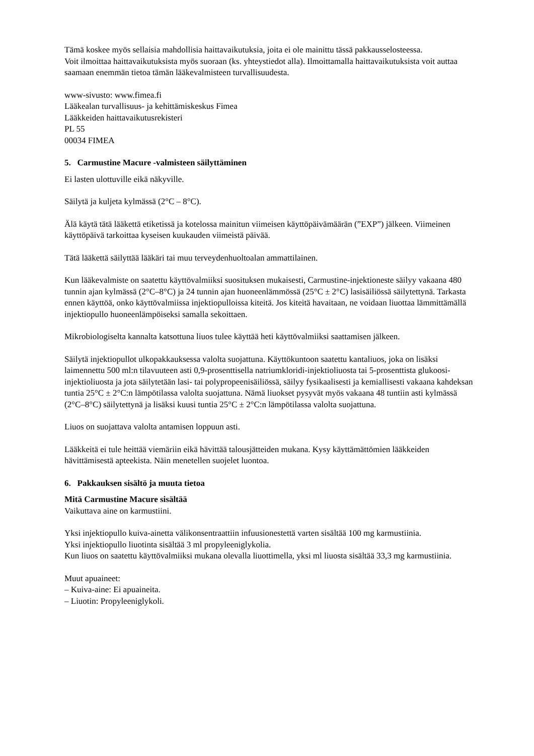Tämä koskee myös sellaisia mahdollisia haittavaikutuksia, joita ei ole mainittu tässä pakkausselosteessa.
Voit ilmoittaa haittavaikutuksista myös suoraan (ks. yhteystiedot alla). Ilmoittamalla haittavaikutuksista voit auttaa saamaan enemmän tietoa tämän lääkevalmisteen turvallisuudesta.
www-sivusto: www.fimea.fi
Lääkealan turvallisuus- ja kehittämiskeskus Fimea
Lääkkeiden haittavaikutusrekisteri
PL 55
00034 FIMEA
5. Carmustine Macure -valmisteen säilyttäminen
Ei lasten ulottuville eikä näkyville.
Säilytä ja kuljeta kylmässä (2°C – 8°C).
Älä käytä tätä lääkettä etiketissä ja kotelossa mainitun viimeisen käyttöpäivämäärän (”EXP”) jälkeen. Viimeinen käyttöpäivä tarkoittaa kyseisen kuukauden viimeistä päivää.
Tätä lääkettä säilyttää lääkäri tai muu terveydenhuoltoalan ammattilainen.
Kun lääkevalmiste on saatettu käyttövalmiiksi suosituksen mukaisesti, Carmustine-injektioneste säilyy vakaana 480 tunnin ajan kylmässä (2°C–8°C) ja 24 tunnin ajan huoneenlämmössä (25°C ± 2°C) lasisäiliössä säilytettynä. Tarkasta ennen käyttöä, onko käyttövalmiissa injektiopulloissa kiteitä. Jos kiteitä havaitaan, ne voidaan liuottaa lämmittämällä injektiopullo huoneenlämpöiseksi samalla sekoittaen.
Mikrobiologiselta kannalta katsottuna liuos tulee käyttää heti käyttövalmiiksi saattamisen jälkeen.
Säilytä injektiopullot ulkopakkauksessa valolta suojattuna. Käyttökuntoon saatettu kantaliuos, joka on lisäksi laimennettu 500 ml:n tilavuuteen asti 0,9-prosenttisella natriumkloridi-injektioliuosta tai 5-prosenttista glukoosi-injektioliuosta ja jota säilytetään lasi- tai polypropeenisäiliössä, säilyy fysikaalisesti ja kemiallisesti vakaana kahdeksan tuntia 25°C ± 2°C:n lämpötilassa valolta suojattuna. Nämä liuokset pysyvät myös vakaana 48 tuntiin asti kylmässä (2°C–8°C) säilytettynä ja lisäksi kuusi tuntia 25°C ± 2°C:n lämpötilassa valolta suojattuna.
Liuos on suojattava valolta antamisen loppuun asti.
Lääkkeitä ei tule heittää viemäriin eikä hävittää talousjätteiden mukana. Kysy käyttämättömien lääkkeiden hävittämisestä apteekista. Näin menetellen suojelet luontoa.
6. Pakkauksen sisältö ja muuta tietoa
Mitä Carmustine Macure sisältää
Vaikuttava aine on karmustiini.
Yksi injektiopullo kuiva-ainetta välikonsentraattiin infuusionestettä varten sisältää 100 mg karmustiinia.
Yksi injektiopullo liuotinta sisältää 3 ml propyleeniglykolia.
Kun liuos on saatettu käyttövalmiiksi mukana olevalla liuottimella, yksi ml liuosta sisältää 33,3 mg karmustiinia.
Muut apuaineet:
– Kuiva-aine: Ei apuaineita.
– Liuotin: Propyleeniglykoli.